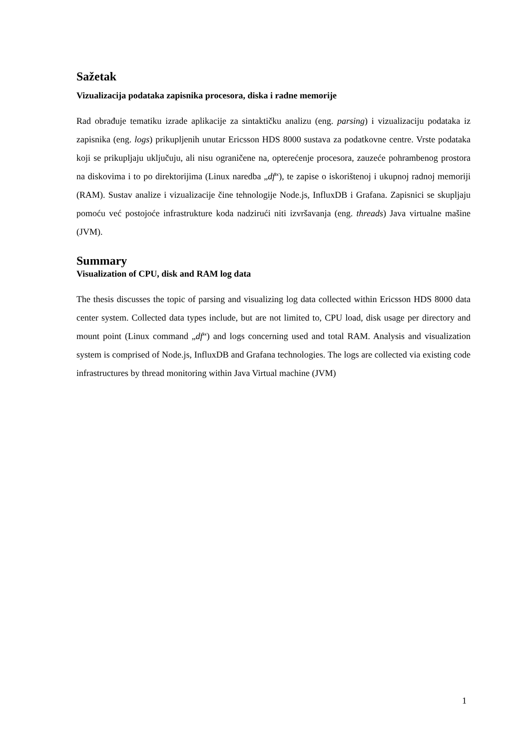Sažetak
Vizualizacija podataka zapisnika procesora, diska i radne memorije
Rad obrađuje tematiku izrade aplikacije za sintaktičku analizu (eng. parsing) i vizualizaciju podataka iz zapisnika (eng. logs) prikupljenih unutar Ericsson HDS 8000 sustava za podatkovne centre. Vrste podataka koji se prikupljaju uključuju, ali nisu ograničene na, opterećenje procesora, zauzeće pohrambenog prostora na diskovima i to po direktorijima (Linux naredba „df“), te zapise o iskorištenoj i ukupnoj radnoj memoriji (RAM). Sustav analize i vizualizacije čine tehnologije Node.js, InfluxDB i Grafana. Zapisnici se skupljaju pomoću već postojoće infrastrukture koda nadzirući niti izvršavanja (eng. threads) Java virtualne mašine (JVM).
Summary
Visualization of CPU, disk and RAM log data
The thesis discusses the topic of parsing and visualizing log data collected within Ericsson HDS 8000 data center system. Collected data types include, but are not limited to, CPU load, disk usage per directory and mount point (Linux command „df“) and logs concerning used and total RAM. Analysis and visualization system is comprised of Node.js, InfluxDB and Grafana technologies. The logs are collected via existing code infrastructures by thread monitoring within Java Virtual machine (JVM)
1